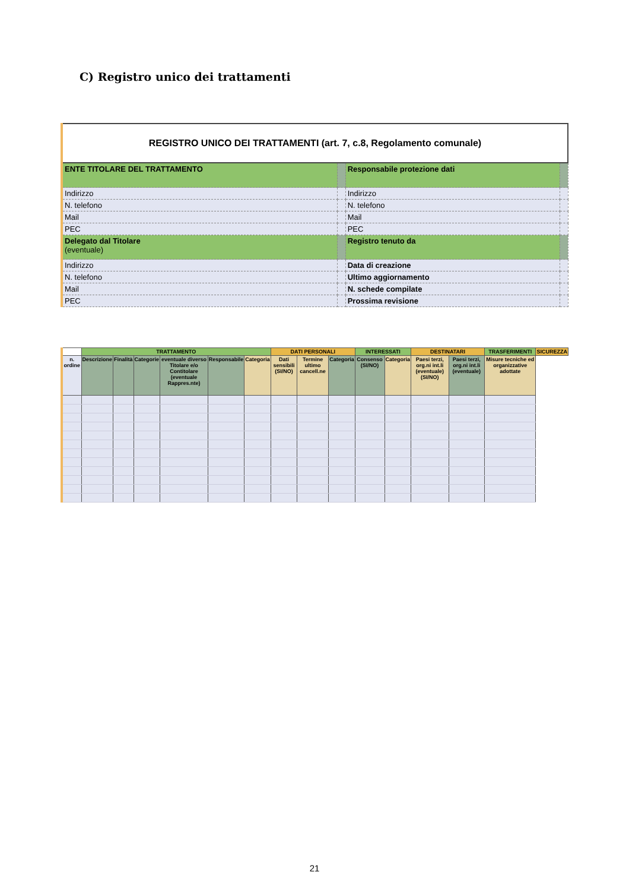C) Registro unico dei trattamenti
| REGISTRO UNICO DEI TRATTAMENTI (art. 7, c.8, Regolamento comunale) | | | |
| ENTE TITOLARE DEL TRATTAMENTO | | Responsabile protezione dati | |
| Indirizzo | | Indirizzo | |
| N. telefono | | N. telefono | |
| Mail | | Mail | |
| PEC | | PEC | |
| Delegato dal Titolare (eventuale) | | Registro tenuto da | |
| Indirizzo | | Data di creazione | |
| N. telefono | | Ultimo aggiornamento | |
| Mail | | N. schede compilate | |
| PEC | | Prossima revisione | |
| | TRATTAMENTO | | | | | | DATI PERSONALI | | | INTERESSATI | | DESTINATARI | | TRASFERIMENTI | SICUREZZA |
| --- | --- | --- | --- | --- | --- | --- | --- | --- | --- | --- | --- | --- | --- | --- | --- |
| n. ordine | Descrizione | Finalità | Categorie | eventuale diverso Titolare e/o Contitolare (eventuale Rappres.nte) | Responsabile | Categoria | Dati sensibili (SI/NO) | Termine ultimo cancell.ne | Categoria | Consenso (SI/NO) | Categoria | Paesi terzi, org.ni int.li (eventuale) (SI/NO) | Paesi terzi, org.ni int.li (eventuale) | Misure tecniche ed organizzative adottate | |
21